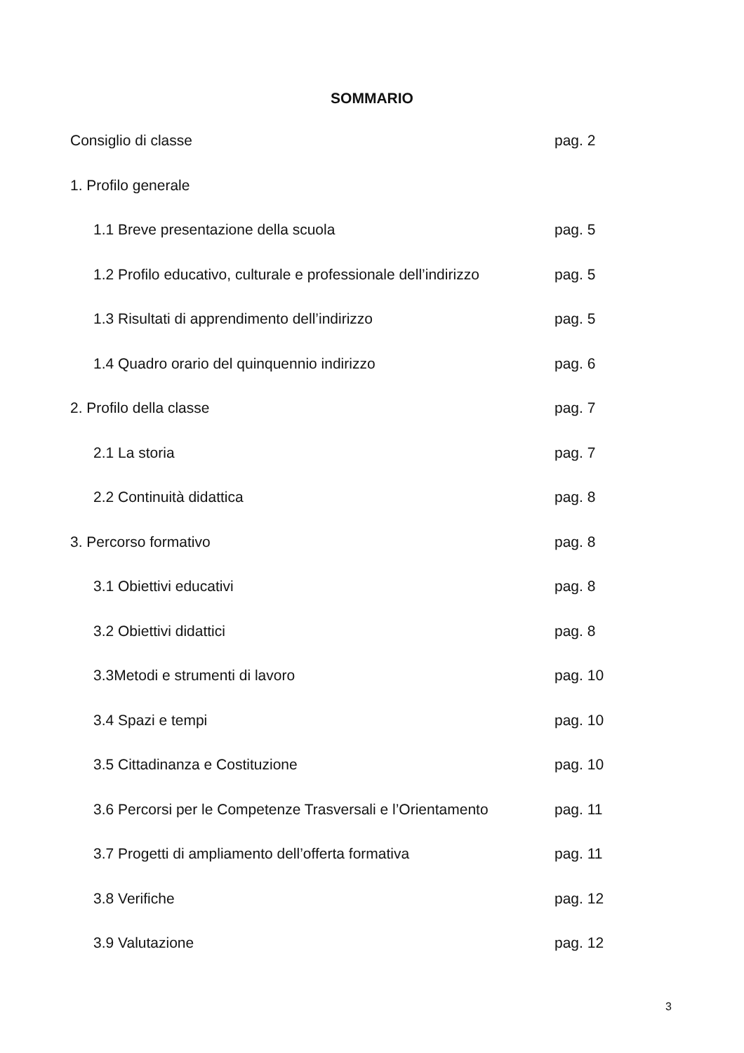SOMMARIO
Consiglio di classe pag. 2
1. Profilo generale
1.1 Breve presentazione della scuola pag. 5
1.2 Profilo educativo, culturale e professionale dell’indirizzo pag. 5
1.3 Risultati di apprendimento dell’indirizzo pag. 5
1.4 Quadro orario del quinquennio indirizzo pag. 6
2. Profilo della classe pag. 7
2.1 La storia pag. 7
2.2 Continuità didattica pag. 8
3. Percorso formativo pag. 8
3.1 Obiettivi educativi pag. 8
3.2 Obiettivi didattici pag. 8
3.3Metodi e strumenti di lavoro pag. 10
3.4 Spazi e tempi pag. 10
3.5 Cittadinanza e Costituzione pag. 10
3.6 Percorsi per le Competenze Trasversali e l’Orientamento pag. 11
3.7 Progetti di ampliamento dell’offerta formativa pag. 11
3.8 Verifiche pag. 12
3.9 Valutazione pag. 12
3